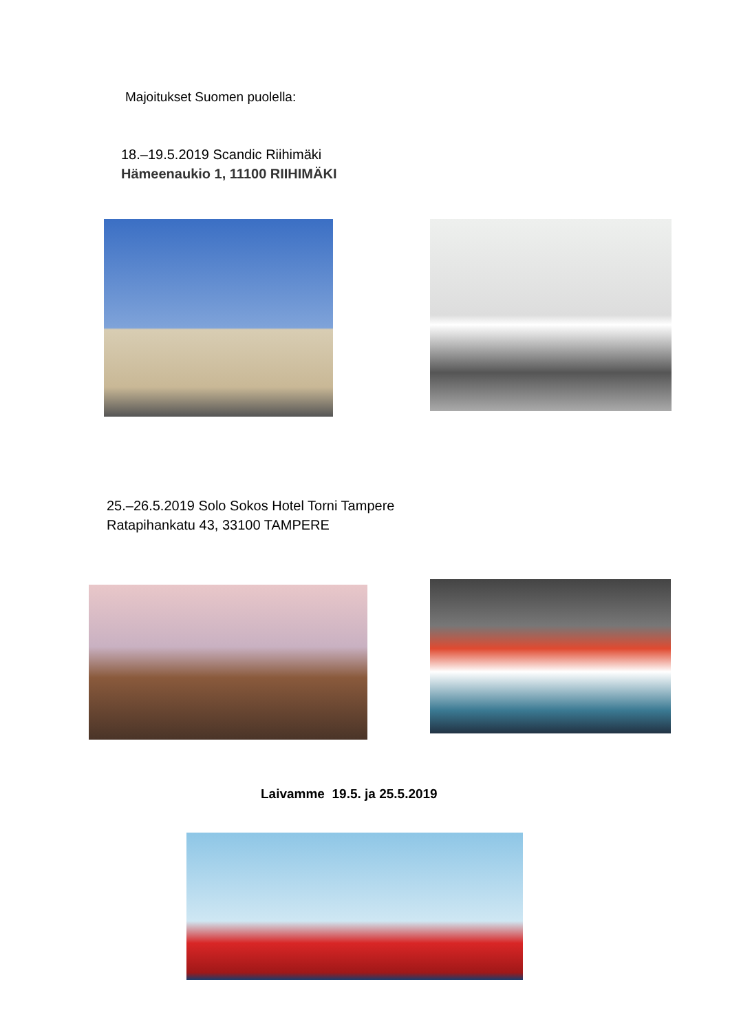Majoitukset Suomen puolella:
18.–19.5.2019 Scandic Riihimäki
Hämeenaukio 1, 11100 RIIHIMÄKI
25.–26.5.2019 Solo Sokos Hotel Torni Tampere
Ratapihankatu 43, 33100 TAMPERE
Laivamme 19.5. ja 25.5.2019